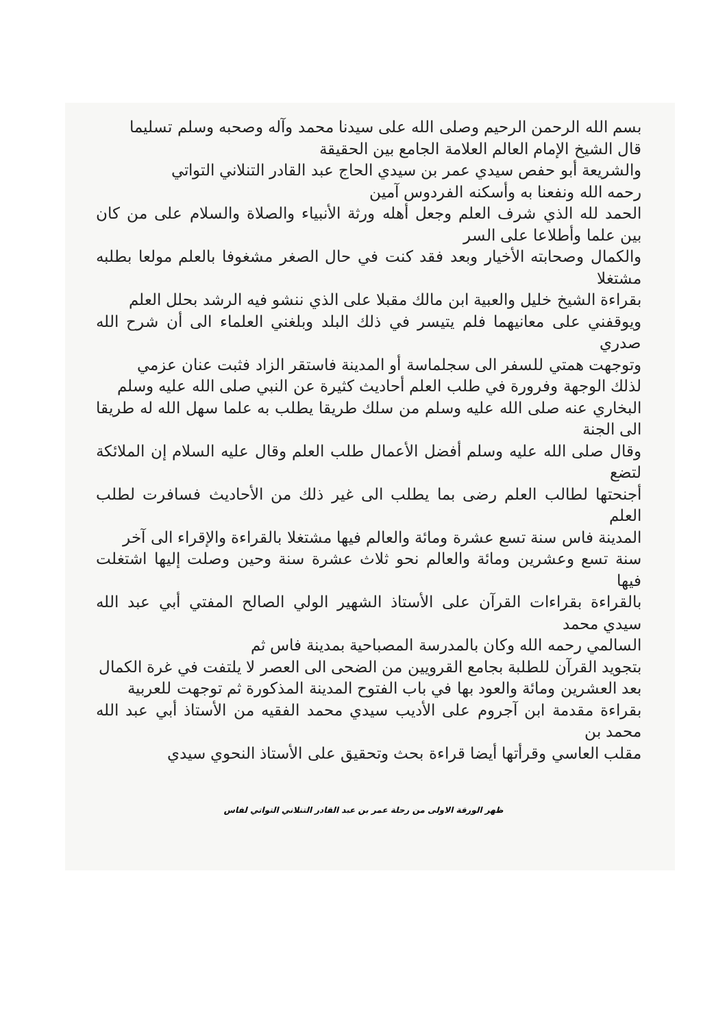بسم الله الرحمن الرحيم وصلى الله على سيدنا محمد وآله وصحبه وسلم تسليما
قال الشيخ الإمام العالم العلامة الجامع بين الحقيقة
والشريعة أبو حفص سيدي عمر بن سيدي الحاج عبد القادر التنلاني التواتي
رحمه الله ونفعنا به وأسكنه الفردوس آمين
الحمد لله الذي شرف العلم وجعل أهله ورثة الأنبياء والصلاة والسلام على من كان بين علما وأطلاعا على السر
والكمال وصحابته الأخيار وبعد فقد كنت في حال الصغر مشغوفا بالعلم مولعا بطلبه مشتغلا
بقراءة الشيخ خليل والعبية ابن مالك مقبلا على الذي ننشو فيه الرشد بحلل العلم
ويوقفني على معانيهما فلم يتيسر في ذلك البلد وبلغني العلماء الى أن شرح الله صدري
وتوجهت همتي للسفر الى سجلماسة أو المدينة فاستقر الزاد فثبت عنان عزمي
لذلك الوجهة وفرورة في طلب العلم أحاديث كثيرة عن النبي صلى الله عليه وسلم
البخاري عنه صلى الله عليه وسلم من سلك طريقا يطلب به علما سهل الله له طريقا الى الجنة
وقال صلى الله عليه وسلم أفضل الأعمال طلب العلم وقال عليه السلام إن الملائكة لتضع
أجنحتها لطالب العلم رضى بما يطلب الى غير ذلك من الأحاديث فسافرت لطلب العلم
المدينة فاس سنة تسع عشرة ومائة والعالم فيها مشتغلا بالقراءة والإقراء الى آخر
سنة تسع وعشرين ومائة والعالم نحو ثلاث عشرة سنة وحين وصلت إليها اشتغلت فيها
بالقراءة بقراءات القرآن على الأستاذ الشهير الولي الصالح المفتي أبي عبد الله سيدي محمد
السالمي رحمه الله وكان بالمدرسة المصباحية بمدينة فاس ثم
بتجويد القرآن للطلبة بجامع القرويين من الضحى الى العصر لا يلتفت في غرة الكمال
بعد العشرين ومائة والعود بها في باب الفتوح المدينة المذكورة ثم توجهت للعربية
بقراءة مقدمة ابن آجروم على الأديب سيدي محمد الفقيه من الأستاذ أبي عبد الله محمد بن
مقلب العاسي وقرأتها أيضا قراءة بحث وتحقيق على الأستاذ النحوي سيدي
ظهر الورقة الاولى من رحلة عمر بن عبد القادر التنلاني التواتي لفاس